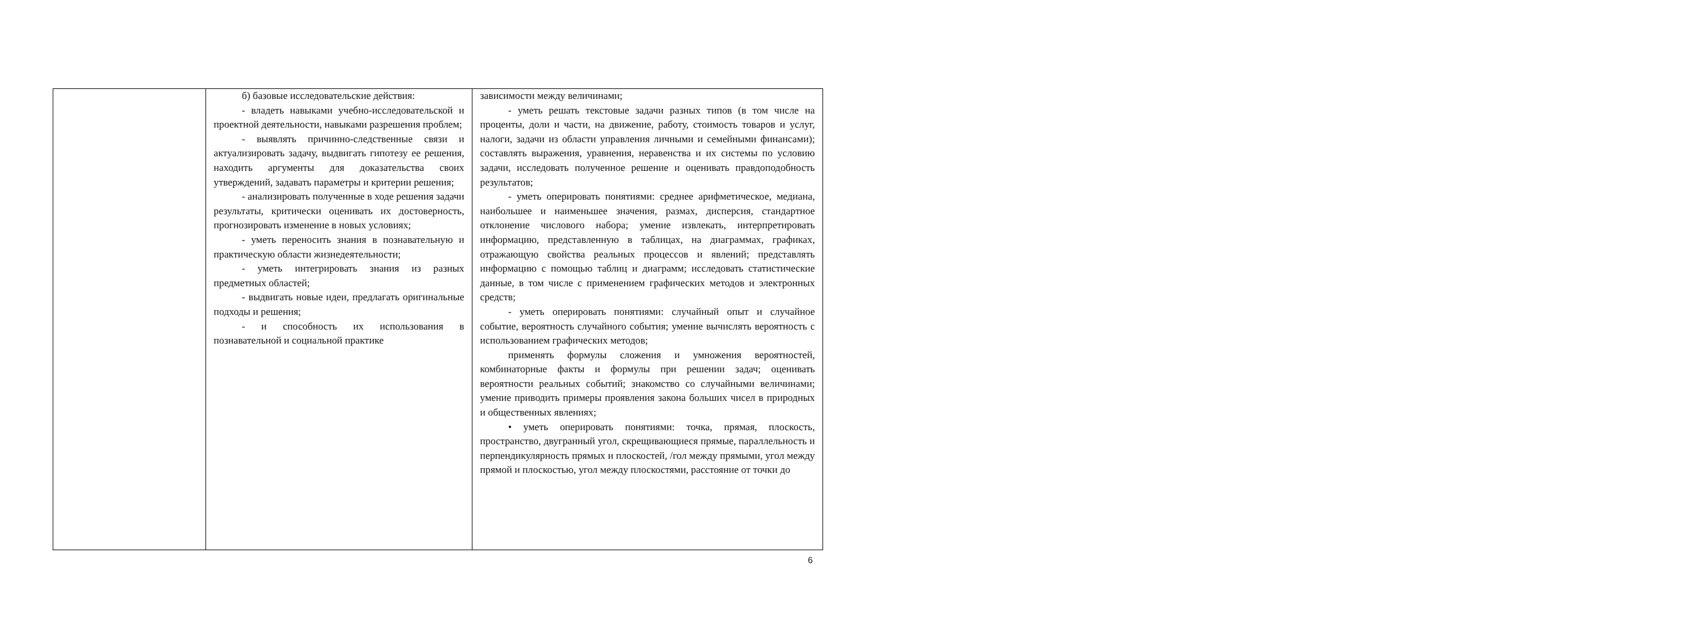| | б) базовые исследовательские действия: - владеть навыками учебно-исследовательской и проектной деятельности, навыками разрешения проблем; - выявлять причинно-следственные связи и актуализировать задачу, выдвигать гипотезу ее решения, находить аргументы для доказательства своих утверждений, задавать параметры и критерии решения; - анализировать полученные в ходе решения задачи результаты, критически оценивать их достоверность, прогнозировать изменение в новых условиях; - уметь переносить знания в познавательную и практическую области жизнедеятельности; - уметь интегрировать знания из разных предметных областей; - выдвигать новые идеи, предлагать оригинальные подходы и решения; - и способность их использования в познавательной и социальной практике | зависимости между величинами; - уметь решать текстовые задачи разных типов (в том числе на проценты, доли и части, на движение, работу, стоимость товаров и услуг, налоги, задачи из области управления личными и семейными финансами); составлять выражения, уравнения, неравенства и их системы по условию задачи, исследовать полученное решение и оценивать правдоподобность результатов; - уметь оперировать понятиями: среднее арифметическое, медиана, наибольшее и наименьшее значения, размах, дисперсия, стандартное отклонение числового набора; умение извлекать, интерпретировать информацию, представленную в таблицах, на диаграммах, графиках, отражающую свойства реальных процессов и явлений; представлять информацию с помощью таблиц и диаграмм; исследовать статистические данные, в том числе с применением графических методов и электронных средств; - уметь оперировать понятиями: случайный опыт и случайное событие, вероятность случайного события; умение вычислять вероятность с использованием графических методов; применять формулы сложения и умножения вероятностей, комбинаторные факты и формулы при решении задач; оценивать вероятности реальных событий; знакомство со случайными величинами; умение приводить примеры проявления закона больших чисел в природных и общественных явлениях; • уметь оперировать понятиями: точка, прямая, плоскость, пространство, двугранный угол, скрещивающиеся прямые, параллельность и перпендикулярность прямых и плоскостей, /гол между прямыми, угол между прямой и плоскостью, угол между плоскостями, расстояние от точки до |
6